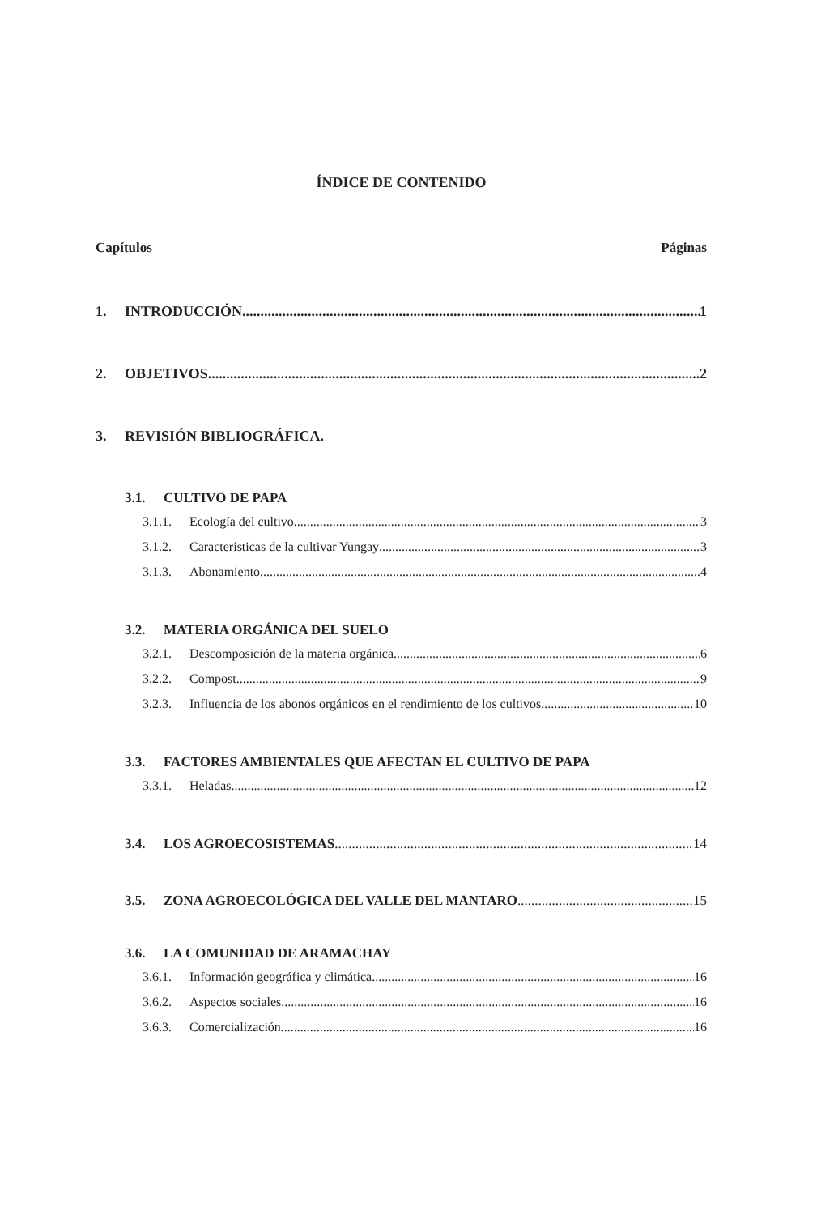ÍNDICE DE CONTENIDO
Capítulos Páginas
1. INTRODUCCIÓN 1
2. OBJETIVOS 2
3. REVISIÓN BIBLIOGRÁFICA.
3.1. CULTIVO DE PAPA
3.1.1. Ecología del cultivo 3
3.1.2. Características de la cultivar Yungay 3
3.1.3. Abonamiento 4
3.2. MATERIA ORGÁNICA DEL SUELO
3.2.1. Descomposición de la materia orgánica 6
3.2.2. Compost 9
3.2.3. Influencia de los abonos orgánicos en el rendimiento de los cultivos 10
3.3. FACTORES AMBIENTALES QUE AFECTAN EL CULTIVO DE PAPA
3.3.1. Heladas 12
3.4. LOS AGROECOSISTEMAS 14
3.5. ZONA AGROECOLÓGICA DEL VALLE DEL MANTARO 15
3.6. LA COMUNIDAD DE ARAMACHAY
3.6.1. Información geográfica y climática 16
3.6.2. Aspectos sociales 16
3.6.3. Comercialización 16